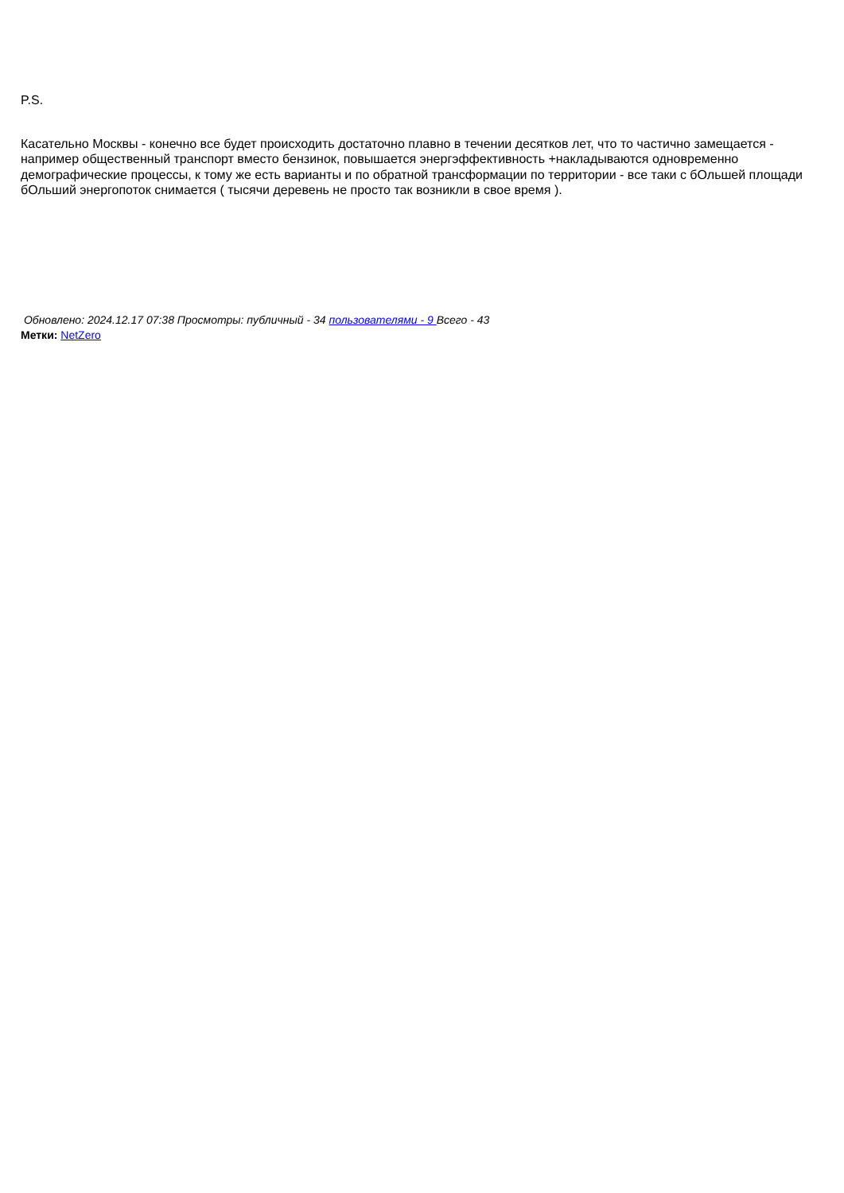P.S.
Касательно Москвы - конечно все будет происходить достаточно плавно в течении десятков лет, что то частично замещается - например общественный транспорт вместо бензинок, повышается энергэффективность +накладываются одновременно демографические процессы, к тому же есть варианты и по обратной трансформации по территории - все таки с бОльшей площади бОльший энергопоток снимается ( тысячи деревень не просто так возникли в свое время ).
Обновлено: 2024.12.17 07:38 Просмотры: публичный - 34 пользователями - 9 Всего - 43
Метки: NetZero